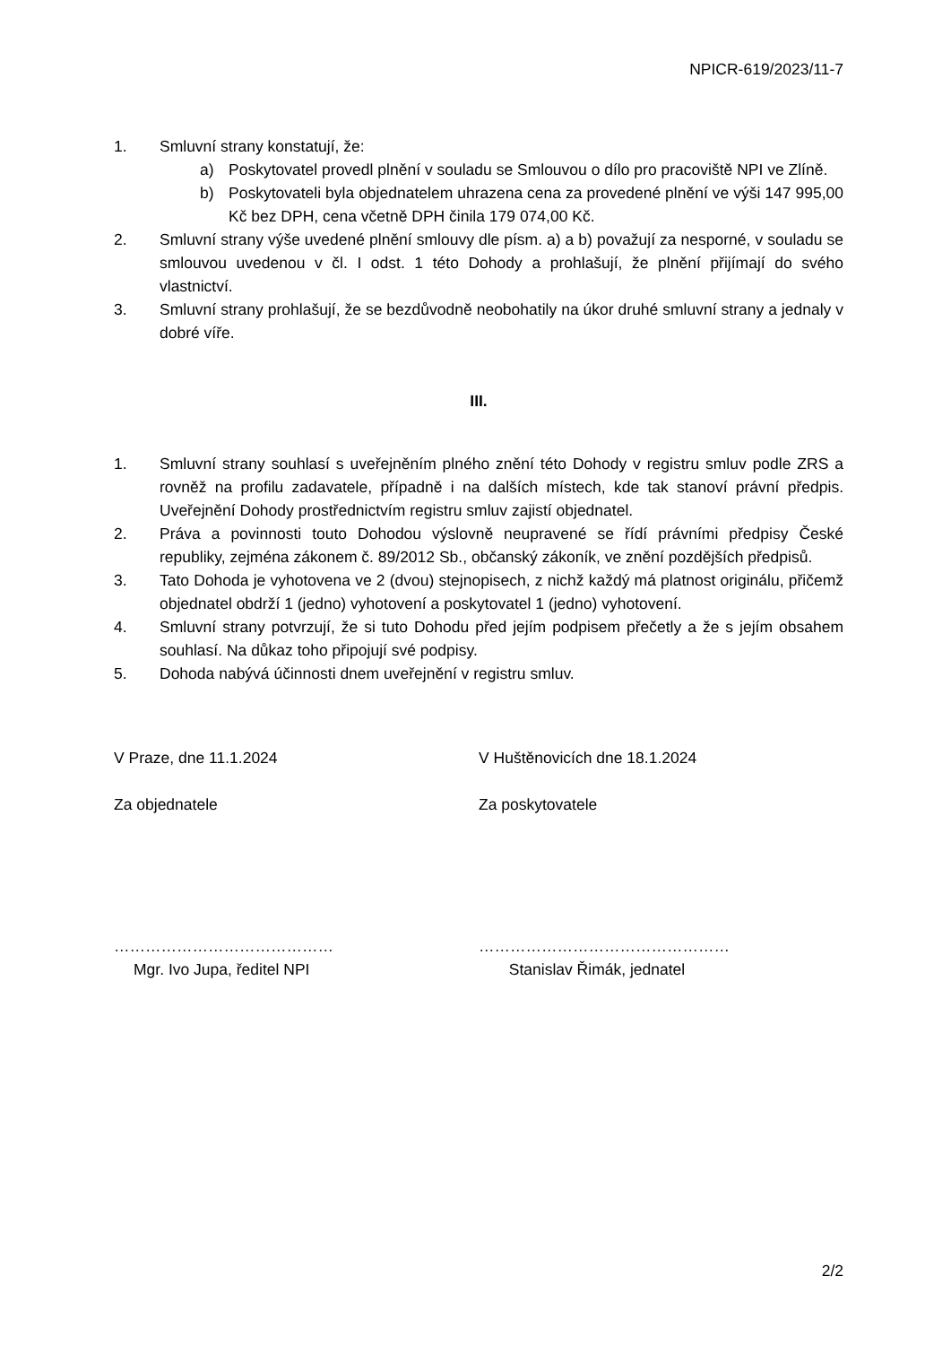NPICR-619/2023/11-7
1. Smluvní strany konstatují, že:
a) Poskytovatel provedl plnění v souladu se Smlouvou o dílo pro pracoviště NPI ve Zlíně.
b) Poskytovateli byla objednatelem uhrazena cena za provedené plnění ve výši 147 995,00 Kč bez DPH, cena včetně DPH činila 179 074,00 Kč.
2. Smluvní strany výše uvedené plnění smlouvy dle písm. a) a b) považují za nesporné, v souladu se smlouvou uvedenou v čl. I odst. 1 této Dohody a prohlašují, že plnění přijímají do svého vlastnictví.
3. Smluvní strany prohlašují, že se bezdůvodně neobohatily na úkor druhé smluvní strany a jednaly v dobré víře.
III.
1. Smluvní strany souhlasí s uveřejněním plného znění této Dohody v registru smluv podle ZRS a rovněž na profilu zadavatele, případně i na dalších místech, kde tak stanoví právní předpis. Uveřejnění Dohody prostřednictvím registru smluv zajistí objednatel.
2. Práva a povinnosti touto Dohodou výslovně neupravené se řídí právními předpisy České republiky, zejména zákonem č. 89/2012 Sb., občanský zákoník, ve znění pozdějších předpisů.
3. Tato Dohoda je vyhotovena ve 2 (dvou) stejnopisech, z nichž každý má platnost originálu, přičemž objednatel obdrží 1 (jedno) vyhotovení a poskytovatel 1 (jedno) vyhotovení.
4. Smluvní strany potvrzují, že si tuto Dohodu před jejím podpisem přečetly a že s jejím obsahem souhlasí. Na důkaz toho připojují své podpisy.
5. Dohoda nabývá účinnosti dnem uveřejnění v registru smluv.
V Praze, dne 11.1.2024 V Huštěnovicích dne 18.1.2024
Za objednatele Za poskytovatele
…………………………………… …………………………………………
Mgr. Ivo Jupa, ředitel NPI Stanislav Řimák, jednatel
2/2